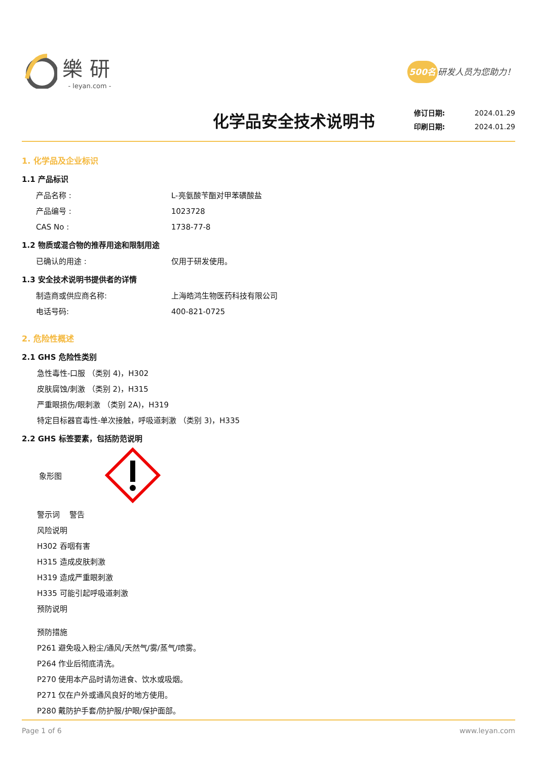樂研
- leyan.com -
500名 研发人员为您助力！
化学品安全技术说明书
修订日期: 2024.01.29
印刷日期: 2024.01.29
1. 化学品及企业标识
1.1 产品标识
产品名称 : L-亮氨酸苄酯对甲苯磺酸盐
产品编号 : 1023728
CAS No : 1738-77-8
1.2 物质或混合物的推荐用途和限制用途
已确认的用途 : 仅用于研发使用。
1.3 安全技术说明书提供者的详情
制造商或供应商名称: 上海皓鸿生物医药科技有限公司
电话号码: 400-821-0725
2. 危险性概述
2.1 GHS 危险性类别
急性毒性-口服 （类别 4)，H302
皮肤腐蚀/刺激 （类别 2)，H315
严重眼损伤/眼刺激 （类别 2A)，H319
特定目标器官毒性-单次接触，呼吸道刺激 （类别 3)，H335
2.2 GHS 标签要素，包括防范说明
象形图
警示词 警告
风险说明
H302 吞咽有害
H315 造成皮肤刺激
H319 造成严重眼刺激
H335 可能引起呼吸道刺激
预防说明
预防措施
P261 避免吸入粉尘/通风/天然气/雾/蒸气/喷雾。
P264 作业后彻底清洗。
P270 使用本产品时请勿进食、饮水或吸烟。
P271 仅在户外或通风良好的地方使用。
P280 戴防护手套/防护服/护眼/保护面部。
Page 1 of 6 www.leyan.com